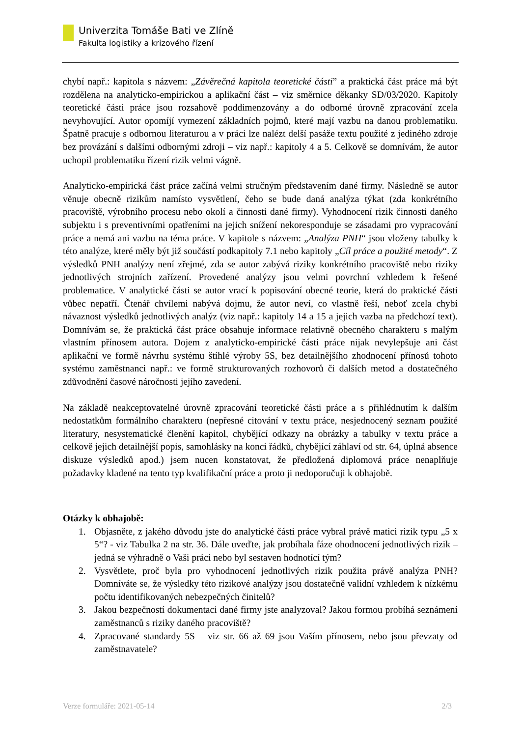Univerzita Tomáše Bati ve Zlíně
Fakulta logistiky a krizového řízení
chybí např.: kapitola s názvem: „Závěrečná kapitola teoretické části” a praktická část práce má být rozdělena na analyticko-empirickou a aplikační část – viz směrnice děkanky SD/03/2020. Kapitoly teoretické části práce jsou rozsahově poddimenzovány a do odborné úrovně zpracování zcela nevyhovující. Autor opomíjí vymezení základních pojmů, které mají vazbu na danou problematiku. Špatně pracuje s odbornou literaturou a v práci lze nalézt delší pasáže textu použité z jediného zdroje bez provázání s dalšími odbornými zdroji – viz např.: kapitoly 4 a 5. Celkově se domnívám, že autor uchopil problematiku řízení rizik velmi vágně.
Analyticko-empirická část práce začíná velmi stručným představením dané firmy. Následně se autor věnuje obecně rizikům namísto vysvětlení, čeho se bude daná analýza týkat (zda konkrétního pracoviště, výrobního procesu nebo okolí a činnosti dané firmy). Vyhodnocení rizik činnosti daného subjektu i s preventivními opatřeními na jejich snížení nekoresponduje se zásadami pro vypracování práce a nemá ani vazbu na téma práce. V kapitole s názvem: „Analýza PNH“ jsou vloženy tabulky k této analýze, které měly být již součástí podkapitoly 7.1 nebo kapitoly „Cíl práce a použité metody“. Z výsledků PNH analýzy není zřejmé, zda se autor zabývá riziky konkrétního pracoviště nebo riziky jednotlivých strojních zařízení. Provedené analýzy jsou velmi povrchní vzhledem k řešené problematice. V analytické části se autor vrací k popisování obecné teorie, která do praktické části vůbec nepatří. Čtenář chvílemi nabývá dojmu, že autor neví, co vlastně řeší, neboť zcela chybí návaznost výsledků jednotlivých analýz (viz např.: kapitoly 14 a 15 a jejich vazba na předchozí text). Domnívám se, že praktická část práce obsahuje informace relativně obecného charakteru s malým vlastním přínosem autora. Dojem z analyticko-empirické části práce nijak nevylepšuje ani část aplikační ve formě návrhu systému štíhlé výroby 5S, bez detailnějšího zhodnocení přínosů tohoto systému zaměstnanci např.: ve formě strukturovaných rozhovorů či dalších metod a dostatečného zdůvodnění časové náročnosti jejího zavedení.
Na základě neakceptovatelné úrovně zpracování teoretické části práce a s přihlédnutím k dalším nedostatkům formálního charakteru (nepřesné citování v textu práce, nesjednocený seznam použité literatury, nesystematické členění kapitol, chybějící odkazy na obrázky a tabulky v textu práce a celkově jejich detailnější popis, samohlásky na konci řádků, chybějící záhlaví od str. 64, úplná absence diskuze výsledků apod.) jsem nucen konstatovat, že předložená diplomová práce nenaplňuje požadavky kladené na tento typ kvalifikační práce a proto ji nedoporučuji k obhajobě.
Otázky k obhajobě:
1. Objasněte, z jakého důvodu jste do analytické části práce vybral právě matici rizik typu „5 x 5“? - viz Tabulka 2 na str. 36. Dále uveďte, jak probíhala fáze ohodnocení jednotlivých rizik – jedná se výhradně o Vaši práci nebo byl sestaven hodnotící tým?
2. Vysvětlete, proč byla pro vyhodnocení jednotlivých rizik použita právě analýza PNH? Domníváte se, že výsledky této rizikové analýzy jsou dostatečně validní vzhledem k nízkému počtu identifikovaných nebezpečných činitelů?
3. Jakou bezpečností dokumentaci dané firmy jste analyzoval? Jakou formou probíhá seznámení zaměstnanců s riziky daného pracoviště?
4. Zpracované standardy 5S – viz str. 66 až 69 jsou Vaším přínosem, nebo jsou převzaty od zaměstnavatele?
Verze formuláře: 2021-05-14 2/3